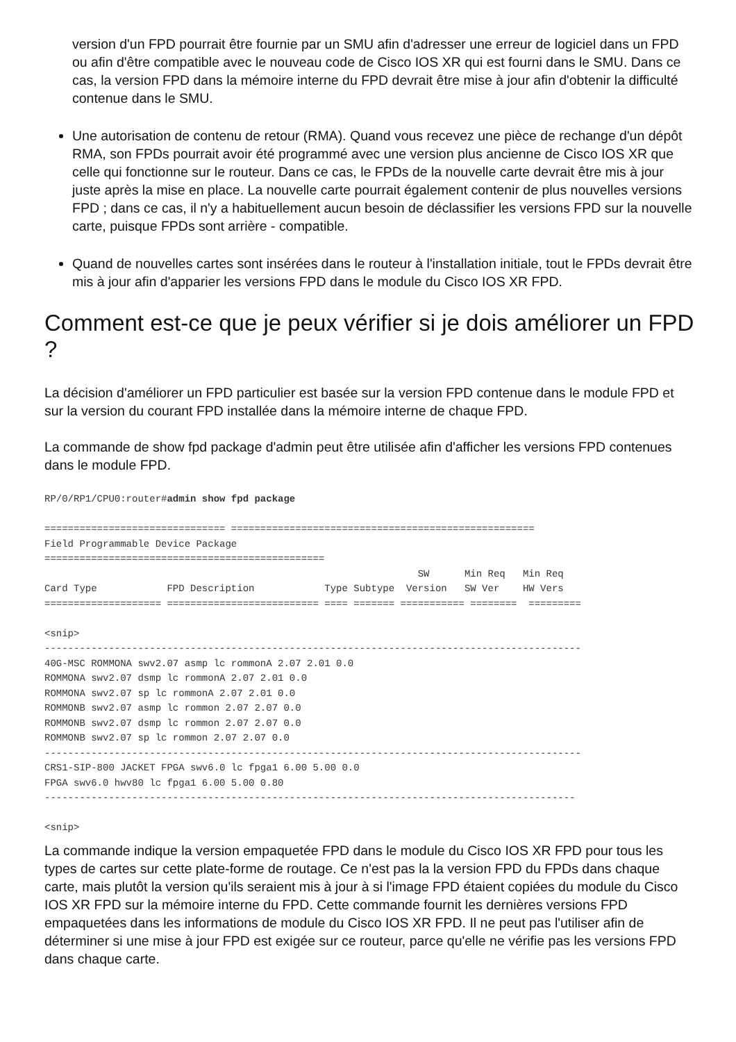version d'un FPD pourrait être fournie par un SMU afin d'adresser une erreur de logiciel dans un FPD ou afin d'être compatible avec le nouveau code de Cisco IOS XR qui est fourni dans le SMU. Dans ce cas, la version FPD dans la mémoire interne du FPD devrait être mise à jour afin d'obtenir la difficulté contenue dans le SMU.
Une autorisation de contenu de retour (RMA). Quand vous recevez une pièce de rechange d'un dépôt RMA, son FPDs pourrait avoir été programmé avec une version plus ancienne de Cisco IOS XR que celle qui fonctionne sur le routeur. Dans ce cas, le FPDs de la nouvelle carte devrait être mis à jour juste après la mise en place. La nouvelle carte pourrait également contenir de plus nouvelles versions FPD ; dans ce cas, il n'y a habituellement aucun besoin de déclassifier les versions FPD sur la nouvelle carte, puisque FPDs sont arrière - compatible.
Quand de nouvelles cartes sont insérées dans le routeur à l'installation initiale, tout le FPDs devrait être mis à jour afin d'apparier les versions FPD dans le module du Cisco IOS XR FPD.
Comment est-ce que je peux vérifier si je dois améliorer un FPD ?
La décision d'améliorer un FPD particulier est basée sur la version FPD contenue dans le module FPD et sur la version du courant FPD installée dans la mémoire interne de chaque FPD.
La commande de show fpd package d'admin peut être utilisée afin d'afficher les versions FPD contenues dans le module FPD.
RP/0/RP1/CPU0:router#admin show fpd package

=============================== ====================================================
Field Programmable Device Package
================================================
                                                                SW      Min Req   Min Req
Card Type            FPD Description            Type Subtype  Version   SW Ver    HW Vers
==================== ========================== ==== ======= =========== ========  =========

<snip>
--------------------------------------------------------------------------------------------
40G-MSC ROMMONA swv2.07 asmp lc rommonA 2.07 2.01 0.0
ROMMONA swv2.07 dsmp lc rommonA 2.07 2.01 0.0
ROMMONA swv2.07 sp lc rommonA 2.07 2.01 0.0
ROMMONB swv2.07 asmp lc rommon 2.07 2.07 0.0
ROMMONB swv2.07 dsmp lc rommon 2.07 2.07 0.0
ROMMONB swv2.07 sp lc rommon 2.07 2.07 0.0
--------------------------------------------------------------------------------------------
CRS1-SIP-800 JACKET FPGA swv6.0 lc fpga1 6.00 5.00 0.0
FPGA swv6.0 hwv80 lc fpga1 6.00 5.00 0.80
-------------------------------------------------------------------------------------------

<snip>
La commande indique la version empaquetée FPD dans le module du Cisco IOS XR FPD pour tous les types de cartes sur cette plate-forme de routage. Ce n'est pas la la version FPD du FPDs dans chaque carte, mais plutôt la version qu'ils seraient mis à jour à si l'image FPD étaient copiées du module du Cisco IOS XR FPD sur la mémoire interne du FPD. Cette commande fournit les dernières versions FPD empaquetées dans les informations de module du Cisco IOS XR FPD. Il ne peut pas l'utiliser afin de déterminer si une mise à jour FPD est exigée sur ce routeur, parce qu'elle ne vérifie pas les versions FPD dans chaque carte.